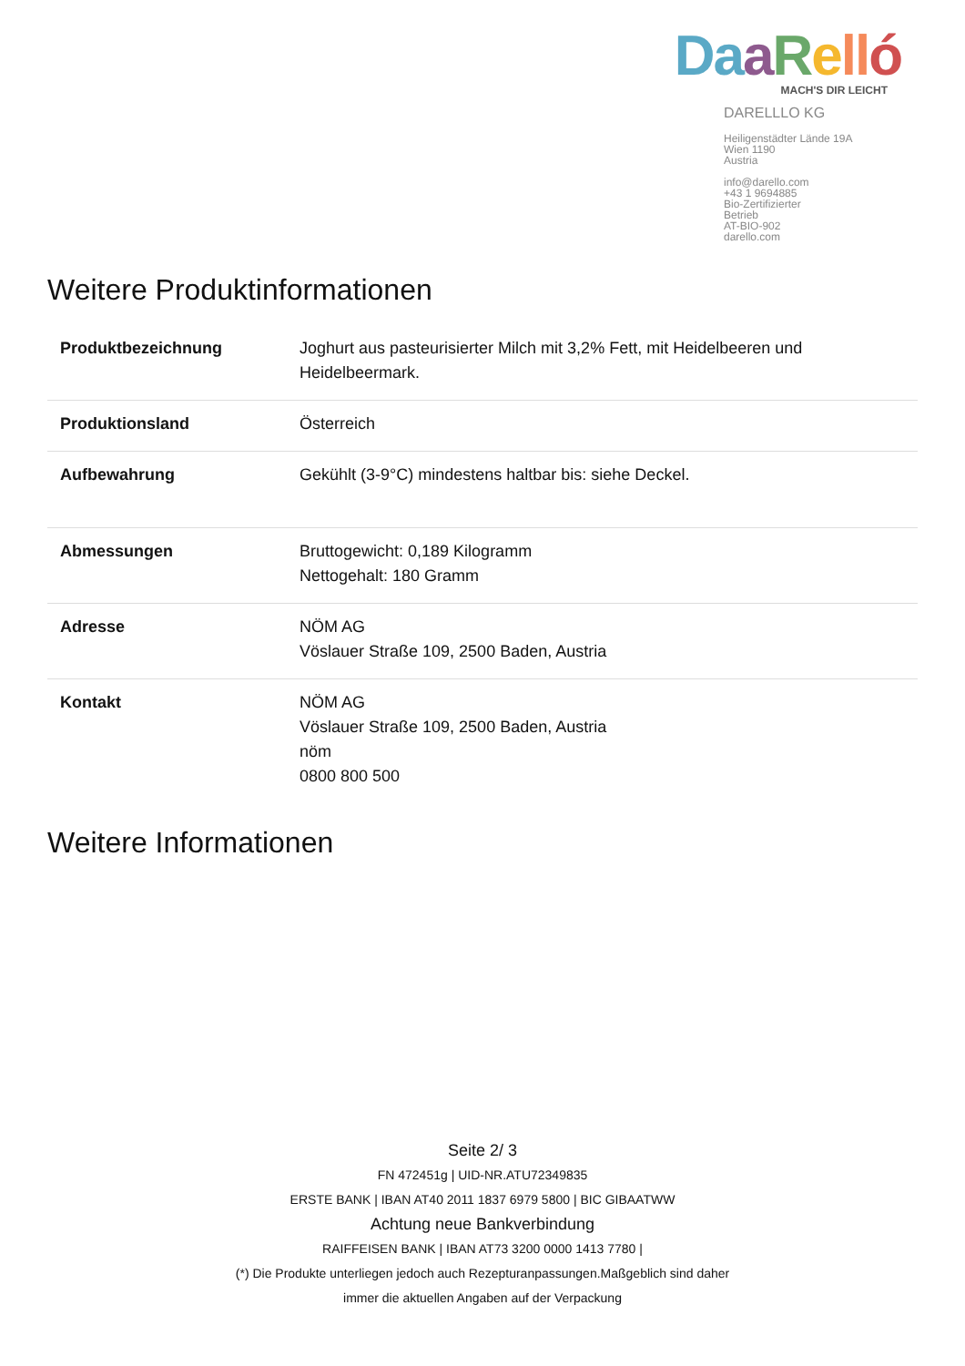Da aRell ó
MACH'S DIR LEICHT
DARELLLO KG
Heiligenstädter Lände 19A
Wien 1190
Austria
info@darello.com
+43 1 9694885
Bio-Zertifizierter
Betrieb
AT-BIO-902
darello.com
Weitere Produktinformationen
| Produktbezeichnung | Joghurt aus pasteurisierter Milch mit 3,2% Fett, mit Heidelbeeren und Heidelbeermark. |
| Produktionsland | Österreich |
| Aufbewahrung | Gekühlt (3-9°C) mindestens haltbar bis: siehe Deckel. |
| Abmessungen | Bruttogewicht: 0,189 Kilogramm Nettogehalt: 180 Gramm |
| Adresse | NÖM AG Vöslauer Straße 109, 2500 Baden, Austria |
| Kontakt | NÖM AG Vöslauer Straße 109, 2500 Baden, Austria nöm 0800 800 500 |
Weitere Informationen
Seite 2/ 3
FN 472451g | UID-NR.ATU72349835
ERSTE BANK | IBAN AT40 2011 1837 6979 5800 | BIC GIBAATWW
Achtung neue Bankverbindung
RAIFFEISEN BANK | IBAN AT73 3200 0000 1413 7780 |
(*) Die Produkte unterliegen jedoch auch Rezepturanpassungen.Maßgeblich sind daher
immer die aktuellen Angaben auf der Verpackung